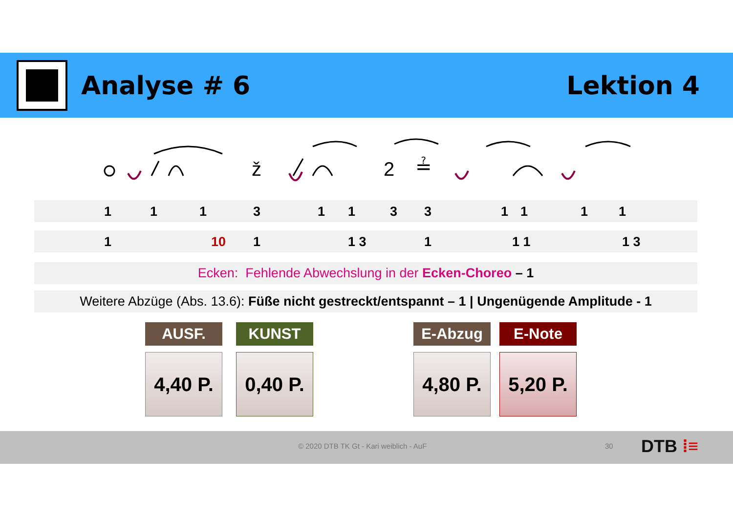Analyse # 6 Lektion 4
ž
2
≟
1 1 1 3 1 1 3 3 1 1 1 1
1 10 1 1 3 1 1 1 1 3
Ecken: Fehlende Abwechslung in der Ecken-Choreo – 1
Weitere Abzüge (Abs. 13.6): Füße nicht gestreckt/entspannt – 1 | Ungenügende Amplitude - 1
AUSF.
4,40 P.
KUNST
0,40 P.
E-Abzug
4,80 P.
E-Note
5,20 P.
© 2020 DTB TK Gt - Kari weiblich - AuF 30 DTB ⁞≡